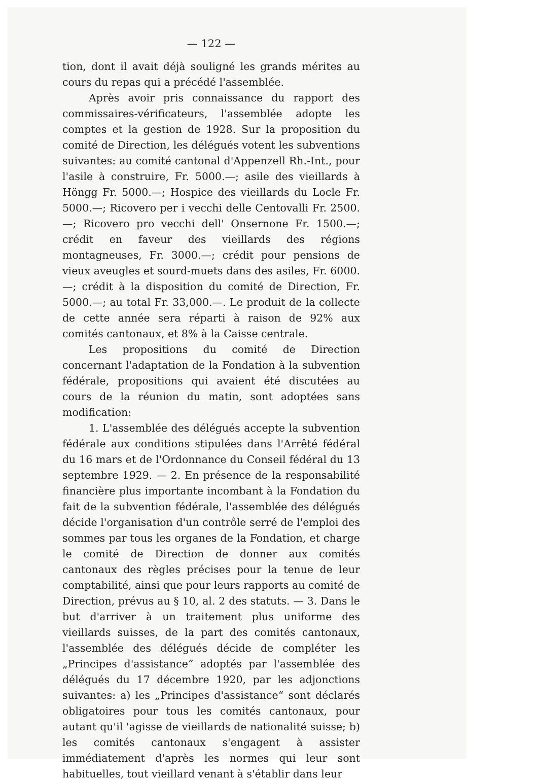— 122 —
tion, dont il avait déjà souligné les grands mérites au cours du repas qui a précédé l'assemblée.
Après avoir pris connaissance du rapport des commissaires-vérificateurs, l'assemblée adopte les comptes et la gestion de 1928. Sur la proposition du comité de Direction, les délégués votent les subventions suivantes: au comité cantonal d'Appenzell Rh.-Int., pour l'asile à construire, Fr. 5000.—; asile des vieillards à Höngg Fr. 5000.—; Hospice des vieillards du Locle Fr. 5000.—; Ricovero per i vecchi delle Centovalli Fr. 2500.—; Ricovero pro vecchi dell' Onsernone Fr. 1500.—; crédit en faveur des vieillards des régions montagneuses, Fr. 3000.—; crédit pour pensions de vieux aveugles et sourd-muets dans des asiles, Fr. 6000.—; crédit à la disposition du comité de Direction, Fr. 5000.—; au total Fr. 33,000.—. Le produit de la collecte de cette année sera réparti à raison de 92% aux comités cantonaux, et 8% à la Caisse centrale.
Les propositions du comité de Direction concernant l'adaptation de la Fondation à la subvention fédérale, propositions qui avaient été discutées au cours de la réunion du matin, sont adoptées sans modification:
1. L'assemblée des délégués accepte la subvention fédérale aux conditions stipulées dans l'Arrêté fédéral du 16 mars et de l'Ordonnance du Conseil fédéral du 13 septembre 1929. — 2. En présence de la responsabilité financière plus importante incombant à la Fondation du fait de la subvention fédérale, l'assemblée des délégués décide l'organisation d'un contrôle serré de l'emploi des sommes par tous les organes de la Fondation, et charge le comité de Direction de donner aux comités cantonaux des règles précises pour la tenue de leur comptabilité, ainsi que pour leurs rapports au comité de Direction, prévus au § 10, al. 2 des statuts. — 3. Dans le but d'arriver à un traitement plus uniforme des vieillards suisses, de la part des comités cantonaux, l'assemblée des délégués décide de compléter les „Principes d'assistance“ adoptés par l'assemblée des délégués du 17 décembre 1920, par les adjonctions suivantes: a) les „Principes d'assistance“ sont déclarés obligatoires pour tous les comités cantonaux, pour autant qu'il 'agisse de vieillards de nationalité suisse; b) les comités cantonaux s'engagent à assister immédiatement d'après les normes qui leur sont habituelles, tout vieillard venant à s'établir dans leur